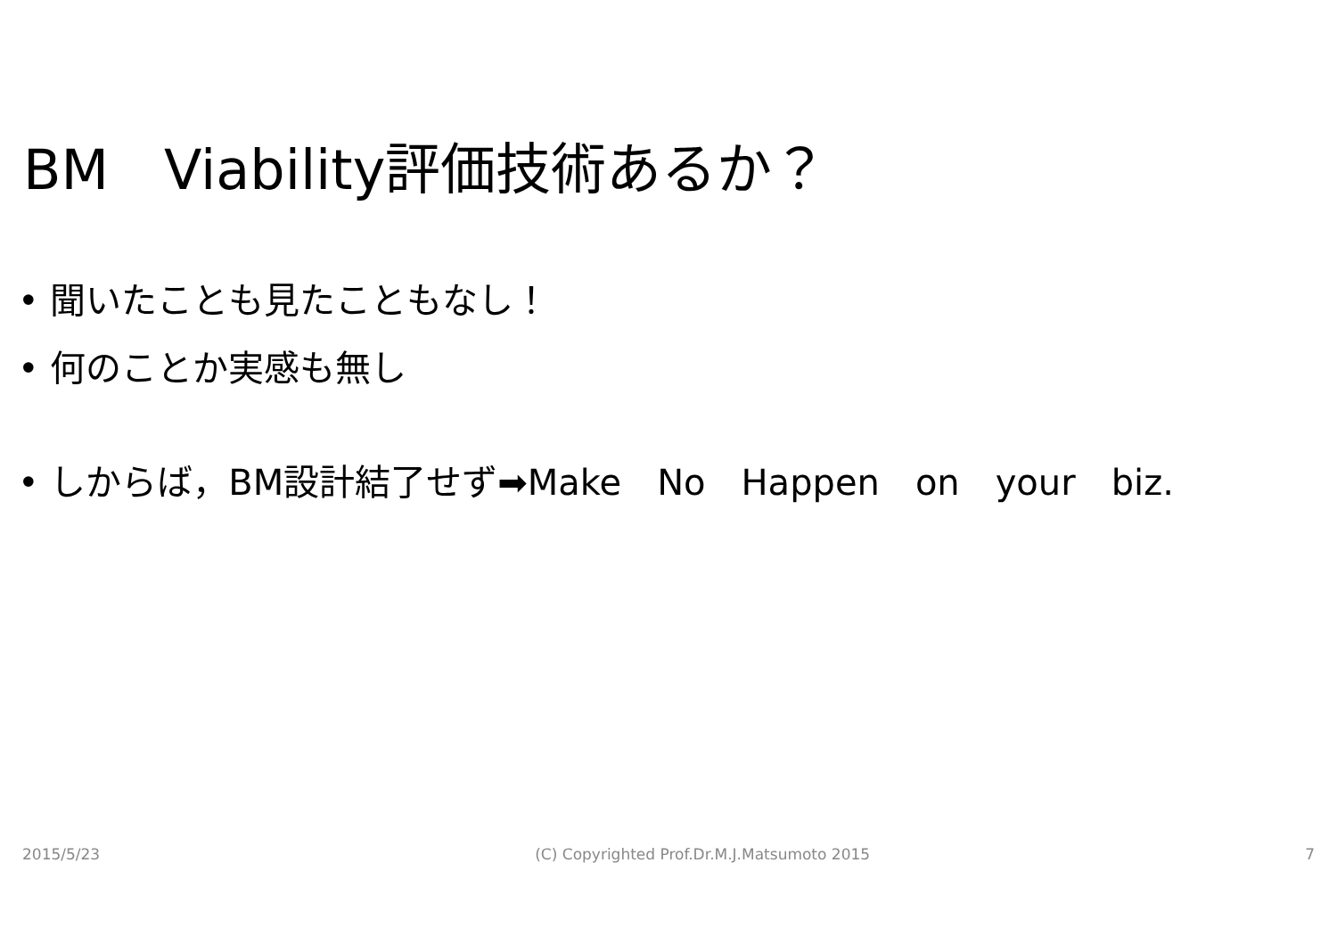BM　Viability評価技術あるか？
• 聞いたことも見たこともなし！
• 何のことか実感も無し
• しからば，BM設計結了せず➡Make　No　Happen　on　your　biz.
2015/5/23 (C) Copyrighted Prof.Dr.M.J.Matsumoto 2015 7